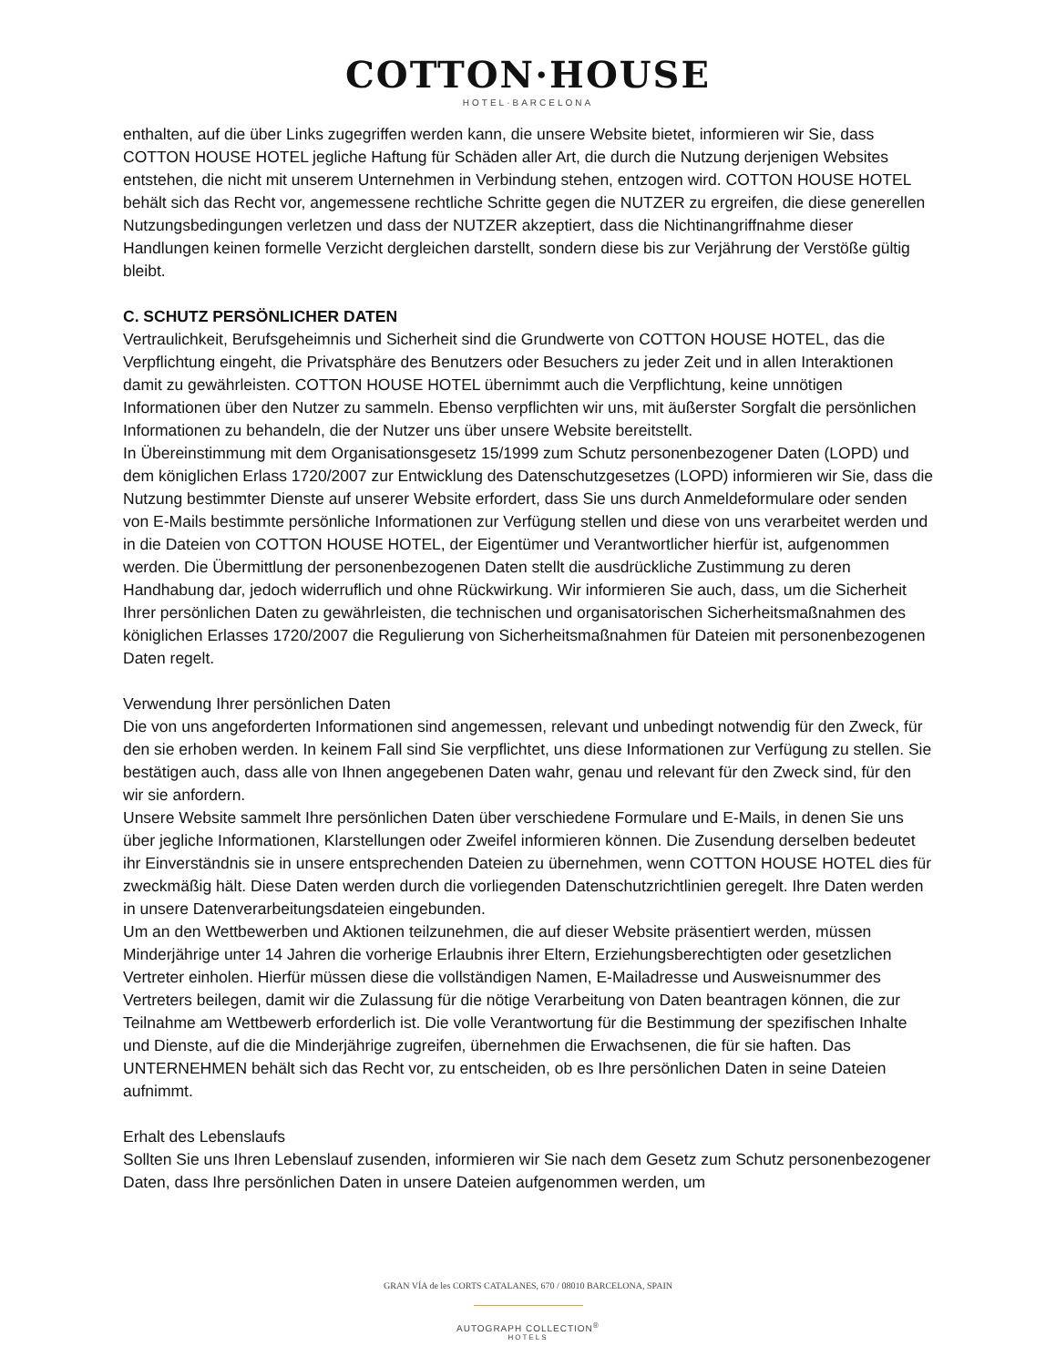COTTON·HOUSE
HOTEL·BARCELONA
enthalten, auf die über Links zugegriffen werden kann, die unsere Website bietet, informieren wir Sie, dass COTTON HOUSE HOTEL jegliche Haftung für Schäden aller Art, die durch die Nutzung derjenigen Websites entstehen, die nicht mit unserem Unternehmen in Verbindung stehen, entzogen wird. COTTON HOUSE HOTEL behält sich das Recht vor, angemessene rechtliche Schritte gegen die NUTZER zu ergreifen, die diese generellen Nutzungsbedingungen verletzen und dass der NUTZER akzeptiert, dass die Nichtinangriffnahme dieser Handlungen keinen formelle Verzicht dergleichen darstellt, sondern diese bis zur Verjährung der Verstöße gültig bleibt.
C. SCHUTZ PERSÖNLICHER DATEN
Vertraulichkeit, Berufsgeheimnis und Sicherheit sind die Grundwerte von COTTON HOUSE HOTEL, das die Verpflichtung eingeht, die Privatsphäre des Benutzers oder Besuchers zu jeder Zeit und in allen Interaktionen damit zu gewährleisten. COTTON HOUSE HOTEL übernimmt auch die Verpflichtung, keine unnötigen Informationen über den Nutzer zu sammeln. Ebenso verpflichten wir uns, mit äußerster Sorgfalt die persönlichen Informationen zu behandeln, die der Nutzer uns über unsere Website bereitstellt.
In Übereinstimmung mit dem Organisationsgesetz 15/1999 zum Schutz personenbezogener Daten (LOPD) und dem königlichen Erlass 1720/2007 zur Entwicklung des Datenschutzgesetzes (LOPD) informieren wir Sie, dass die Nutzung bestimmter Dienste auf unserer Website erfordert, dass Sie uns durch Anmeldeformulare oder senden von E-Mails bestimmte persönliche Informationen zur Verfügung stellen und diese von uns verarbeitet werden und in die Dateien von COTTON HOUSE HOTEL, der Eigentümer und Verantwortlicher hierfür ist, aufgenommen werden. Die Übermittlung der personenbezogenen Daten stellt die ausdrückliche Zustimmung zu deren Handhabung dar, jedoch widerruflich und ohne Rückwirkung. Wir informieren Sie auch, dass, um die Sicherheit Ihrer persönlichen Daten zu gewährleisten, die technischen und organisatorischen Sicherheitsmaßnahmen des königlichen Erlasses 1720/2007 die Regulierung von Sicherheitsmaßnahmen für Dateien mit personenbezogenen Daten regelt.
Verwendung Ihrer persönlichen Daten
Die von uns angeforderten Informationen sind angemessen, relevant und unbedingt notwendig für den Zweck, für den sie erhoben werden. In keinem Fall sind Sie verpflichtet, uns diese Informationen zur Verfügung zu stellen. Sie bestätigen auch, dass alle von Ihnen angegebenen Daten wahr, genau und relevant für den Zweck sind, für den wir sie anfordern.
Unsere Website sammelt Ihre persönlichen Daten über verschiedene Formulare und E-Mails, in denen Sie uns über jegliche Informationen, Klarstellungen oder Zweifel informieren können. Die Zusendung derselben bedeutet ihr Einverständnis sie in unsere entsprechenden Dateien zu übernehmen, wenn COTTON HOUSE HOTEL dies für zweckmäßig hält. Diese Daten werden durch die vorliegenden Datenschutzrichtlinien geregelt. Ihre Daten werden in unsere Datenverarbeitungsdateien eingebunden.
Um an den Wettbewerben und Aktionen teilzunehmen, die auf dieser Website präsentiert werden, müssen Minderjährige unter 14 Jahren die vorherige Erlaubnis ihrer Eltern, Erziehungsberechtigten oder gesetzlichen Vertreter einholen. Hierfür müssen diese die vollständigen Namen, E-Mailadresse und Ausweisnummer des Vertreters beilegen, damit wir die Zulassung für die nötige Verarbeitung von Daten beantragen können, die zur Teilnahme am Wettbewerb erforderlich ist. Die volle Verantwortung für die Bestimmung der spezifischen Inhalte und Dienste, auf die die Minderjährige zugreifen, übernehmen die Erwachsenen, die für sie haften. Das UNTERNEHMEN behält sich das Recht vor, zu entscheiden, ob es Ihre persönlichen Daten in seine Dateien aufnimmt.
Erhalt des Lebenslaufs
Sollten Sie uns Ihren Lebenslauf zusenden, informieren wir Sie nach dem Gesetz zum Schutz personenbezogener Daten, dass Ihre persönlichen Daten in unsere Dateien aufgenommen werden, um
GRAN VÍA de les CORTS CATALANES, 670 / 08010 BARCELONA, SPAIN
AUTOGRAPH COLLECTION<sup>®</sup>
HOTELS